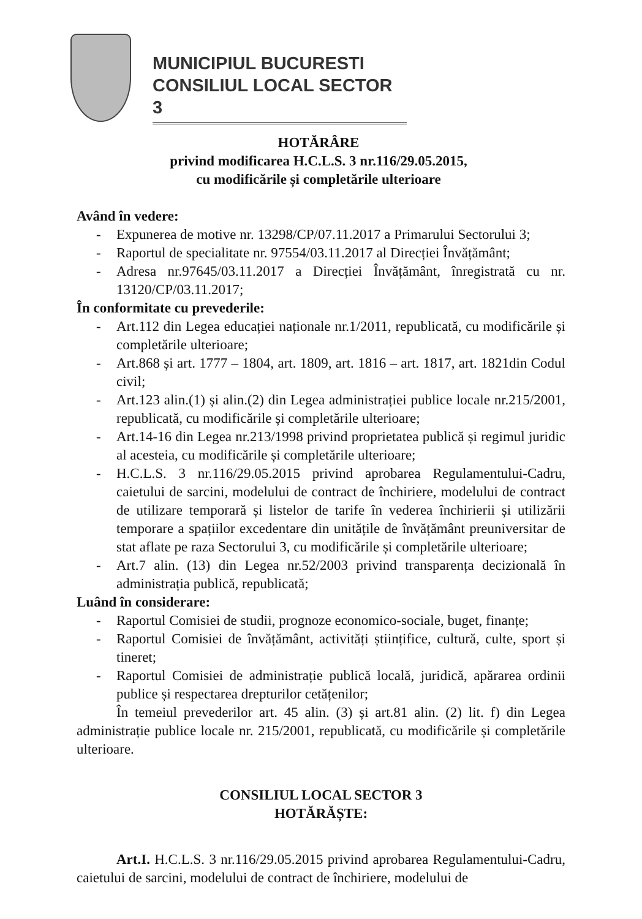MUNICIPIUL BUCURESTI
CONSILIUL LOCAL SECTOR 3
HOTĂRÂRE
privind modificarea H.C.L.S. 3 nr.116/29.05.2015,
cu modificările și completările ulterioare
Având în vedere:
- Expunerea de motive nr. 13298/CP/07.11.2017 a Primarului Sectorului 3;
- Raportul de specialitate nr. 97554/03.11.2017 al Direcției Învățământ;
- Adresa nr.97645/03.11.2017 a Direcției Învățământ, înregistrată cu nr. 13120/CP/03.11.2017;
În conformitate cu prevederile:
- Art.112 din Legea educației naționale nr.1/2011, republicată, cu modificările și completările ulterioare;
- Art.868 și art. 1777 – 1804, art. 1809, art. 1816 – art. 1817, art. 1821din Codul civil;
- Art.123 alin.(1) și alin.(2) din Legea administrației publice locale nr.215/2001, republicată, cu modificările și completările ulterioare;
- Art.14-16 din Legea nr.213/1998 privind proprietatea publică și regimul juridic al acesteia, cu modificările și completările ulterioare;
- H.C.L.S. 3 nr.116/29.05.2015 privind aprobarea Regulamentului-Cadru, caietului de sarcini, modelului de contract de închiriere, modelului de contract de utilizare temporară și listelor de tarife în vederea închirierii și utilizării temporare a spațiilor excedentare din unitățile de învățământ preuniversitar de stat aflate pe raza Sectorului 3, cu modificările și completările ulterioare;
- Art.7 alin. (13) din Legea nr.52/2003 privind transparența decizională în administrația publică, republicată;
Luând în considerare:
- Raportul Comisiei de studii, prognoze economico-sociale, buget, finanțe;
- Raportul Comisiei de învățământ, activități științifice, cultură, culte, sport și tineret;
- Raportul Comisiei de administrație publică locală, juridică, apărarea ordinii publice și respectarea drepturilor cetățenilor;
În temeiul prevederilor art. 45 alin. (3) și art.81 alin. (2) lit. f) din Legea administrație publice locale nr. 215/2001, republicată, cu modificările și completările ulterioare.
CONSILIUL LOCAL SECTOR 3
HOTĂRĂȘTE:
Art.I. H.C.L.S. 3 nr.116/29.05.2015 privind aprobarea Regulamentului-Cadru, caietului de sarcini, modelului de contract de închiriere, modelului de